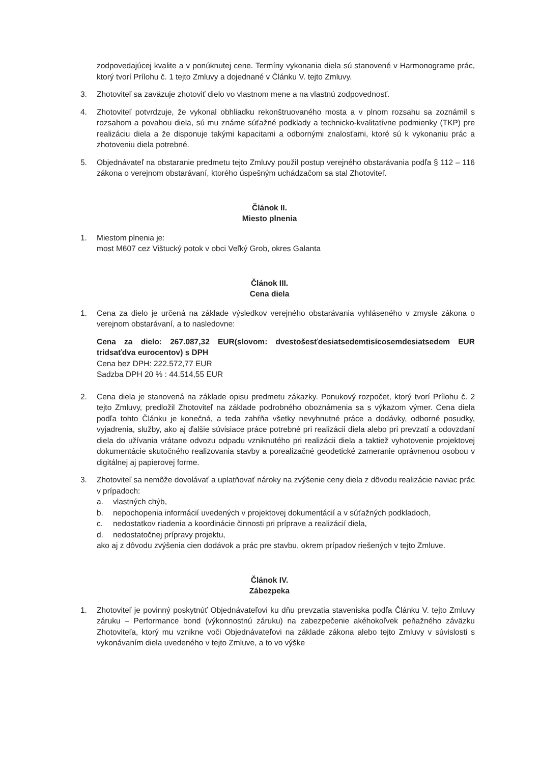zodpovedajúcej kvalite a v ponúknutej cene. Termíny vykonania diela sú stanovené v Harmonograme prác, ktorý tvorí Prílohu č. 1 tejto Zmluvy a dojednané v Článku V. tejto Zmluvy.
3. Zhotoviteľ sa zaväzuje zhotoviť dielo vo vlastnom mene a na vlastnú zodpovednosť.
4. Zhotoviteľ potvrdzuje, že vykonal obhliadku rekonštruovaného mosta a v plnom rozsahu sa zoznámil s rozsahom a povahou diela, sú mu známe súťažné podklady a technicko-kvalitatívne podmienky (TKP) pre realizáciu diela a že disponuje takými kapacitami a odbornými znalosťami, ktoré sú k vykonaniu prác a zhotoveniu diela potrebné.
5. Objednávateľ na obstaranie predmetu tejto Zmluvy použil postup verejného obstarávania podľa § 112 – 116 zákona o verejnom obstarávaní, ktorého úspešným uchádzačom sa stal Zhotoviteľ.
Článok II.
Miesto plnenia
1. Miestom plnenia je:
most M607 cez Vištucký potok v obci Veľký Grob, okres Galanta
Článok III.
Cena diela
1. Cena za dielo je určená na základe výsledkov verejného obstarávania vyhláseného v zmysle zákona o verejnom obstarávaní, a to nasledovne:
Cena za dielo: 267.087,32 EUR(slovom: dvestošesťdesiatsedemtisícosemdesiatsedem EUR tridsaťdva eurocentov) s DPH
Cena bez DPH: 222.572,77 EUR
Sadzba DPH 20 % : 44.514,55 EUR
2. Cena diela je stanovená na základe opisu predmetu zákazky. Ponukový rozpočet, ktorý tvorí Prílohu č. 2 tejto Zmluvy, predložil Zhotoviteľ na základe podrobného oboznámenia sa s výkazom výmer. Cena diela podľa tohto Článku je konečná, a teda zahŕňa všetky nevyhnutné práce a dodávky, odborné posudky, vyjadrenia, služby, ako aj ďalšie súvisiace práce potrebné pri realizácii diela alebo pri prevzatí a odovzdaní diela do užívania vrátane odvozu odpadu vzniknutého pri realizácii diela a taktiež vyhotovenie projektovej dokumentácie skutočného realizovania stavby a porealizačné geodetické zameranie oprávnenou osobou v digitálnej aj papierovej forme.
3. Zhotoviteľ sa nemôže dovolávať a uplatňovať nároky na zvýšenie ceny diela z dôvodu realizácie naviac prác v prípadoch:
a. vlastných chýb,
b. nepochopenia informácií uvedených v projektovej dokumentácií a v súťažných podkladoch,
c. nedostatkov riadenia a koordinácie činnosti pri príprave a realizácií diela,
d. nedostatočnej prípravy projektu,
ako aj z dôvodu zvýšenia cien dodávok a prác pre stavbu, okrem prípadov riešených v tejto Zmluve.
Článok IV.
Zábezpeka
1. Zhotoviteľ je povinný poskytnúť Objednávateľovi ku dňu prevzatia staveniska podľa Článku V. tejto Zmluvy záruku – Performance bond (výkonnostnú záruku) na zabezpečenie akéhokoľvek peňažného záväzku Zhotoviteľa, ktorý mu vznikne voči Objednávateľovi na základe zákona alebo tejto Zmluvy v súvislosti s vykonávaním diela uvedeného v tejto Zmluve, a to vo výške